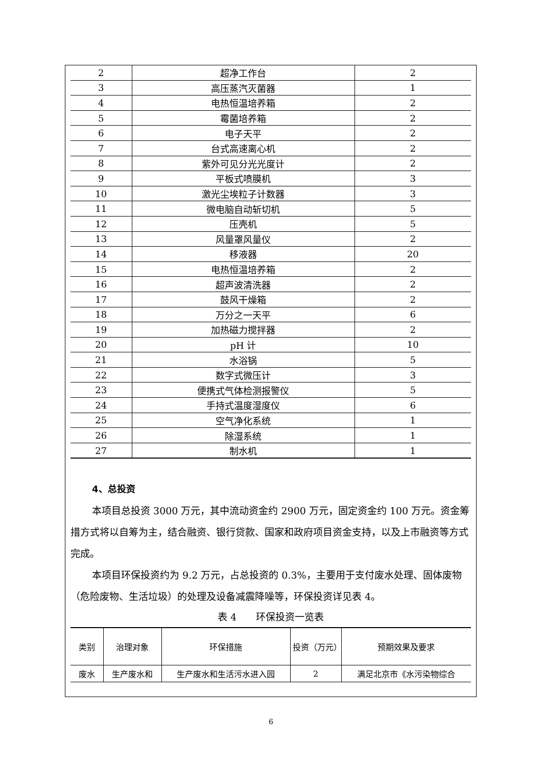| 2 | 超净工作台 | 2 |
| 3 | 高压蒸汽灭菌器 | 1 |
| 4 | 电热恒温培养箱 | 2 |
| 5 | 霉菌培养箱 | 2 |
| 6 | 电子天平 | 2 |
| 7 | 台式高速离心机 | 2 |
| 8 | 紫外可见分光光度计 | 2 |
| 9 | 平板式喷膜机 | 3 |
| 10 | 激光尘埃粒子计数器 | 3 |
| 11 | 微电脑自动斩切机 | 5 |
| 12 | 压壳机 | 5 |
| 13 | 风量罩风量仪 | 2 |
| 14 | 移液器 | 20 |
| 15 | 电热恒温培养箱 | 2 |
| 16 | 超声波清洗器 | 2 |
| 17 | 鼓风干燥箱 | 2 |
| 18 | 万分之一天平 | 6 |
| 19 | 加热磁力搅拌器 | 2 |
| 20 | pH 计 | 10 |
| 21 | 水浴锅 | 5 |
| 22 | 数字式微压计 | 3 |
| 23 | 便携式气体检测报警仪 | 5 |
| 24 | 手持式温度湿度仪 | 6 |
| 25 | 空气净化系统 | 1 |
| 26 | 除湿系统 | 1 |
| 27 | 制水机 | 1 |
4、总投资
本项目总投资 3000 万元，其中流动资金约 2900 万元，固定资金约 100 万元。资金筹措方式将以自筹为主，结合融资、银行贷款、国家和政府项目资金支持，以及上市融资等方式完成。
本项目环保投资约为 9.2 万元，占总投资的 0.3%，主要用于支付废水处理、固体废物（危险废物、生活垃圾）的处理及设备减震降噪等，环保投资详见表 4。
表 4　　环保投资一览表
| 类别 | 治理对象 | 环保措施 | 投资（万元） | 预期效果及要求 |
| 废水 | 生产废水和 | 生产废水和生活污水进入园 | 2 | 满足北京市《水污染物综合 |
6